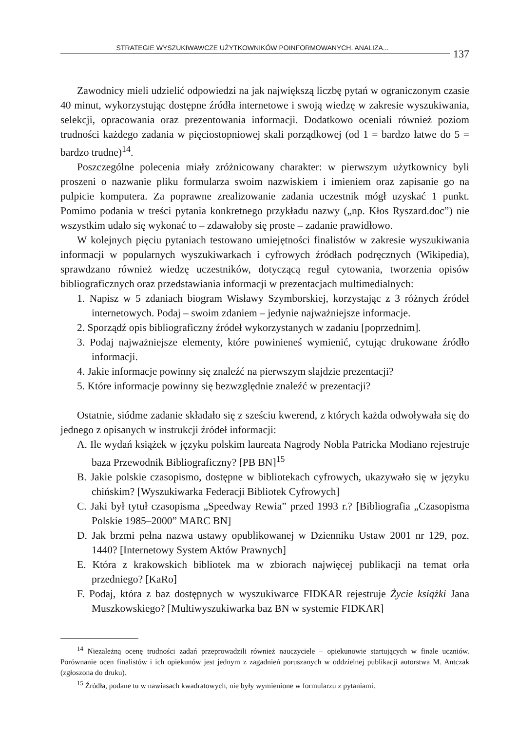STRATEGIE WYSZUKIWAWCZE UŻYTKOWNIKÓW POINFORMOWANYCH. ANALIZA... 137
Zawodnicy mieli udzielić odpowiedzi na jak największą liczbę pytań w ograniczonym czasie 40 minut, wykorzystując dostępne źródła internetowe i swoją wiedzę w zakresie wyszukiwania, selekcji, opracowania oraz prezentowania informacji. Dodatkowo oceniali również poziom trudności każdego zadania w pięciostopniowej skali porządkowej (od 1 = bardzo łatwe do 5 = bardzo trudne)<sup>14</sup>.
Poszczególne polecenia miały zróżnicowany charakter: w pierwszym użytkownicy byli proszeni o nazwanie pliku formularza swoim nazwiskiem i imieniem oraz zapisanie go na pulpicie komputera. Za poprawne zrealizowanie zadania uczestnik mógł uzyskać 1 punkt. Pomimo podania w treści pytania konkretnego przykładu nazwy („np. Kłos Ryszard.doc”) nie wszystkim udało się wykonać to – zdawałoby się proste – zadanie prawidłowo.
W kolejnych pięciu pytaniach testowano umiejętności finalistów w zakresie wyszukiwania informacji w popularnych wyszukiwarkach i cyfrowych źródłach podręcznych (Wikipedia), sprawdzano również wiedzę uczestników, dotyczącą reguł cytowania, tworzenia opisów bibliograficznych oraz przedstawiania informacji w prezentacjach multimedialnych:
1. Napisz w 5 zdaniach biogram Wisławy Szymborskiej, korzystając z 3 różnych źródeł internetowych. Podaj – swoim zdaniem – jedynie najważniejsze informacje.
2. Sporządź opis bibliograficzny źródeł wykorzystanych w zadaniu [poprzednim].
3. Podaj najważniejsze elementy, które powinieneś wymienić, cytując drukowane źródło informacji.
4. Jakie informacje powinny się znaleźć na pierwszym slajdzie prezentacji?
5. Które informacje powinny się bezwzględnie znaleźć w prezentacji?
Ostatnie, siódme zadanie składało się z sześciu kwerend, z których każda odwoływała się do jednego z opisanych w instrukcji źródeł informacji:
A. Ile wydań książek w języku polskim laureata Nagrody Nobla Patricka Modiano rejestruje baza Przewodnik Bibliograficzny? [PB BN]<sup>15</sup>
B. Jakie polskie czasopismo, dostępne w bibliotekach cyfrowych, ukazywało się w języku chińskim? [Wyszukiwarka Federacji Bibliotek Cyfrowych]
C. Jaki był tytuł czasopisma „Speedway Rewia” przed 1993 r.? [Bibliografia „Czasopisma Polskie 1985–2000” MARC BN]
D. Jak brzmi pełna nazwa ustawy opublikowanej w Dzienniku Ustaw 2001 nr 129, poz. 1440? [Internetowy System Aktów Prawnych]
E. Która z krakowskich bibliotek ma w zbiorach najwięcej publikacji na temat orła przedniego? [KaRo]
F. Podaj, która z baz dostępnych w wyszukiwarce FIDKAR rejestruje Życie książki Jana Muszkowskiego? [Multiwyszukiwarka baz BN w systemie FIDKAR]
<sup>14</sup> Niezależną ocenę trudności zadań przeprowadzili również nauczyciele – opiekunowie startujących w finale uczniów. Porównanie ocen finalistów i ich opiekunów jest jednym z zagadnień poruszanych w oddzielnej publikacji autorstwa M. Antczak (zgłoszona do druku).
<sup>15</sup> Źródła, podane tu w nawiasach kwadratowych, nie były wymienione w formularzu z pytaniami.